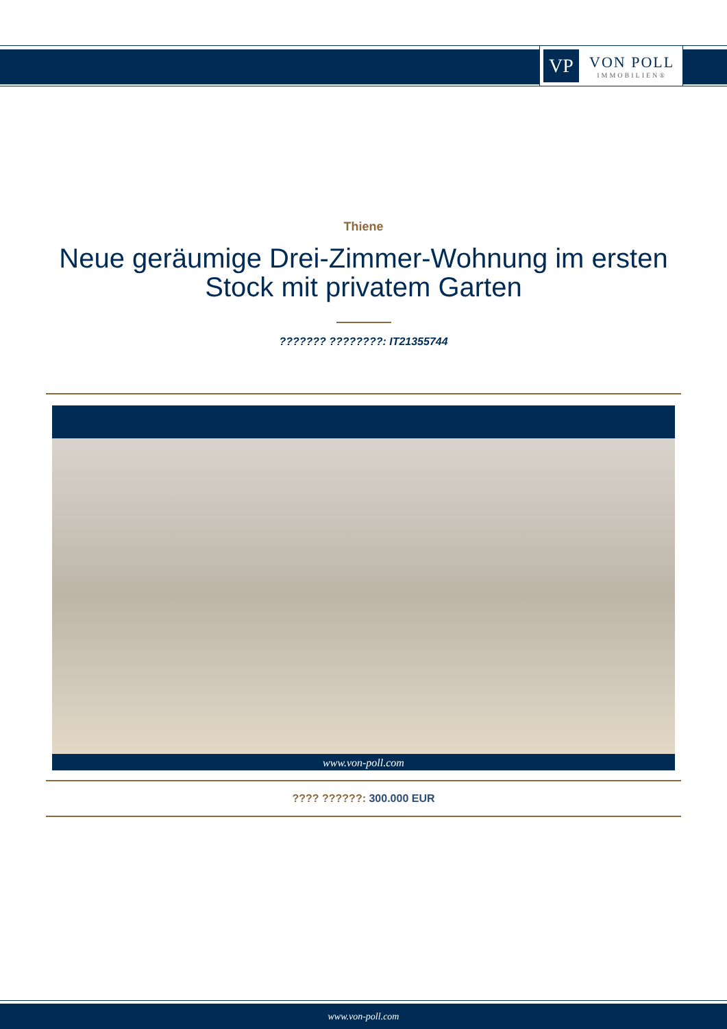VP
VON POLL
IMMOBILIEN®
Thiene
Neue geräumige Drei-Zimmer-Wohnung im ersten Stock mit privatem Garten
??????? ????????: IT21355744
www.von-poll.com
???? ??????: 300.000 EUR
www.von-poll.com